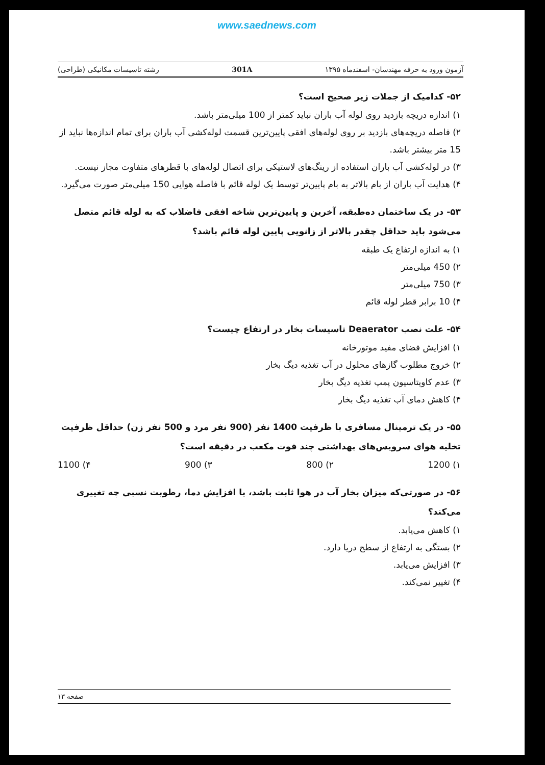www.saednews.com
آزمون ورود به حرفه مهندسان- اسفندماه ۱۳۹۵ 301A رشته تاسیسات مکانیکی (طراحی)
۵۲- کدامیک از جملات زیر صحیح است؟
۱) اندازه دریچه بازدید روی لوله آب باران نباید کمتر از 100 میلی‌متر باشد.
۲) فاصله دریچه‌های بازدید بر روی لوله‌های افقی پایین‌ترین قسمت لوله‌کشی آب باران برای تمام اندازه‌ها نباید از 15 متر بیشتر باشد.
۳) در لوله‌کشی آب باران استفاده از رینگ‌های لاستیکی برای اتصال لوله‌های با قطرهای متفاوت مجاز نیست.
۴) هدایت آب باران از بام بالاتر به بام پایین‌تر توسط یک لوله قائم با فاصله هوایی 150 میلی‌متر صورت می‌گیرد.
۵۳- در یک ساختمان ده‌طبقه، آخرین و پایین‌ترین شاخه افقی فاضلاب که به لوله قائم متصل می‌شود باید حداقل چقدر بالاتر از زانویی پایین لوله قائم باشد؟
۱) به اندازه ارتفاع یک طبقه
۲) 450 میلی‌متر
۳) 750 میلی‌متر
۴) 10 برابر قطر لوله قائم
۵۴- علت نصب Deaerator تاسیسات بخار در ارتفاع چیست؟
۱) افزایش فضای مفید موتورخانه
۲) خروج مطلوب گازهای محلول در آب تغذیه دیگ بخار
۳) عدم کاویتاسیون پمپ تغذیه دیگ بخار
۴) کاهش دمای آب تغذیه دیگ بخار
۵۵- در یک ترمینال مسافری با ظرفیت 1400 نفر (900 نفر مرد و 500 نفر زن) حداقل ظرفیت تخلیه هوای سرویس‌های بهداشتی چند فوت مکعب در دقیقه است؟
۱) 1200 ۲) 800 ۳) 900 ۴) 1100
۵۶- در صورتی‌که میزان بخار آب در هوا ثابت باشد، با افزایش دما، رطوبت نسبی چه تغییری می‌کند؟
۱) کاهش می‌یابد.
۲) بستگی به ارتفاع از سطح دریا دارد.
۳) افزایش می‌یابد.
۴) تغییر نمی‌کند.
صفحه ۱۳